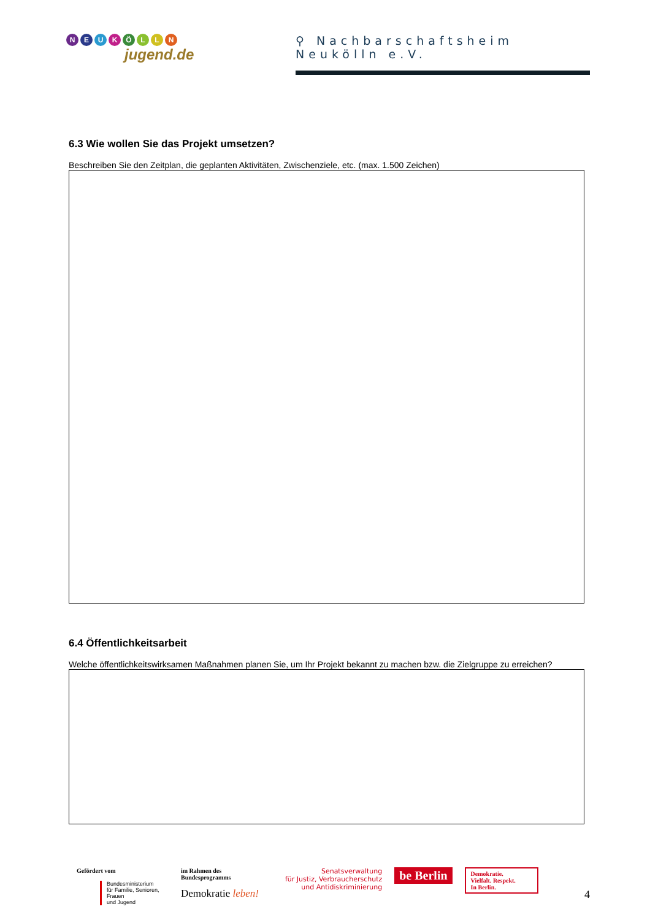NEUKÖLLN
jugend.de
⚲ Nachbarschaftsheim Neukölln e.V.
6.3 Wie wollen Sie das Projekt umsetzen?
Beschreiben Sie den Zeitplan, die geplanten Aktivitäten, Zwischenziele, etc. (max. 1.500 Zeichen)
6.4 Öffentlichkeitsarbeit
Welche öffentlichkeitswirksamen Maßnahmen planen Sie, um Ihr Projekt bekannt zu machen bzw. die Zielgruppe zu erreichen?
Gefördert vom
Bundesministerium
für Familie, Senioren, Frauen
und Jugend
im Rahmen des Bundesprogramms
Demokratie leben!
Senatsverwaltung
für Justiz, Verbraucherschutz
und Antidiskriminierung
be Berlin
Demokratie.
Vielfalt. Respekt.
In Berlin.
4